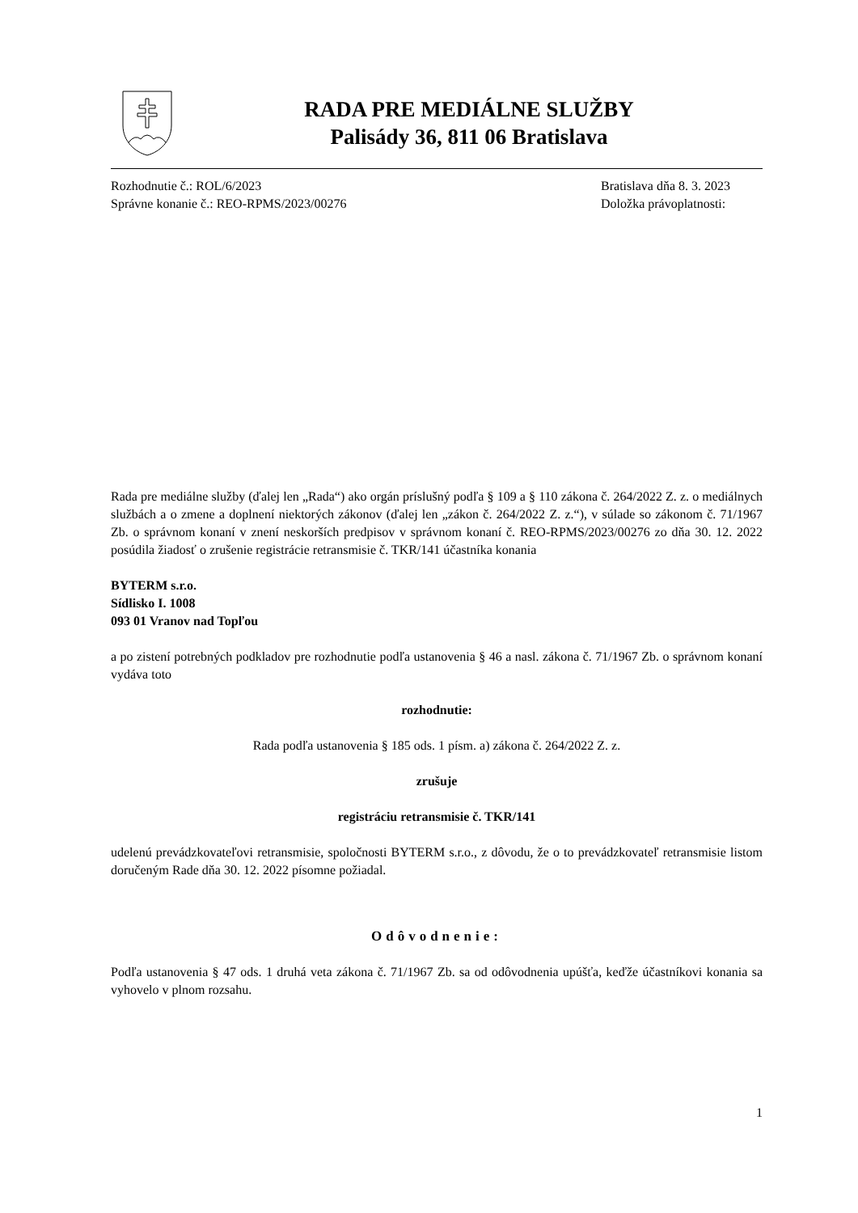RADA PRE MEDIÁLNE SLUŽBY
Palisády 36, 811 06 Bratislava
Rozhodnutie č.: ROL/6/2023
Správne konanie č.: REO-RPMS/2023/00276
Bratislava dňa 8. 3. 2023
Doložka právoplatnosti:
Rada pre mediálne služby (ďalej len „Rada“) ako orgán príslušný podľa § 109 a § 110 zákona č. 264/2022 Z. z. o mediálnych službách a o zmene a doplnení niektorých zákonov (ďalej len „zákon č. 264/2022 Z. z.“), v súlade so zákonom č. 71/1967 Zb. o správnom konaní v znení neskorších predpisov v správnom konaní č. REO-RPMS/2023/00276 zo dňa 30. 12. 2022 posúdila žiadosť o zrušenie registrácie retransmisie č. TKR/141 účastníka konania
BYTERM s.r.o.
Sídlisko I. 1008
093 01 Vranov nad Topľou
a po zistení potrebných podkladov pre rozhodnutie podľa ustanovenia § 46 a nasl. zákona č. 71/1967 Zb. o správnom konaní vydáva toto
rozhodnutie:
Rada podľa ustanovenia § 185 ods. 1 písm. a) zákona č. 264/2022 Z. z.
zrušuje
registráciu retransmisie č. TKR/141
udelenú prevádzkovateľovi retransmisie, spoločnosti BYTERM s.r.o., z dôvodu, že o to prevádzkovateľ retransmisie listom doručeným Rade dňa 30. 12. 2022 písomne požiadal.
Odôvodnenie:
Podľa ustanovenia § 47 ods. 1 druhá veta zákona č. 71/1967 Zb. sa od odôvodnenia upúšťa, keďže účastníkovi konania sa vyhovelo v plnom rozsahu.
1